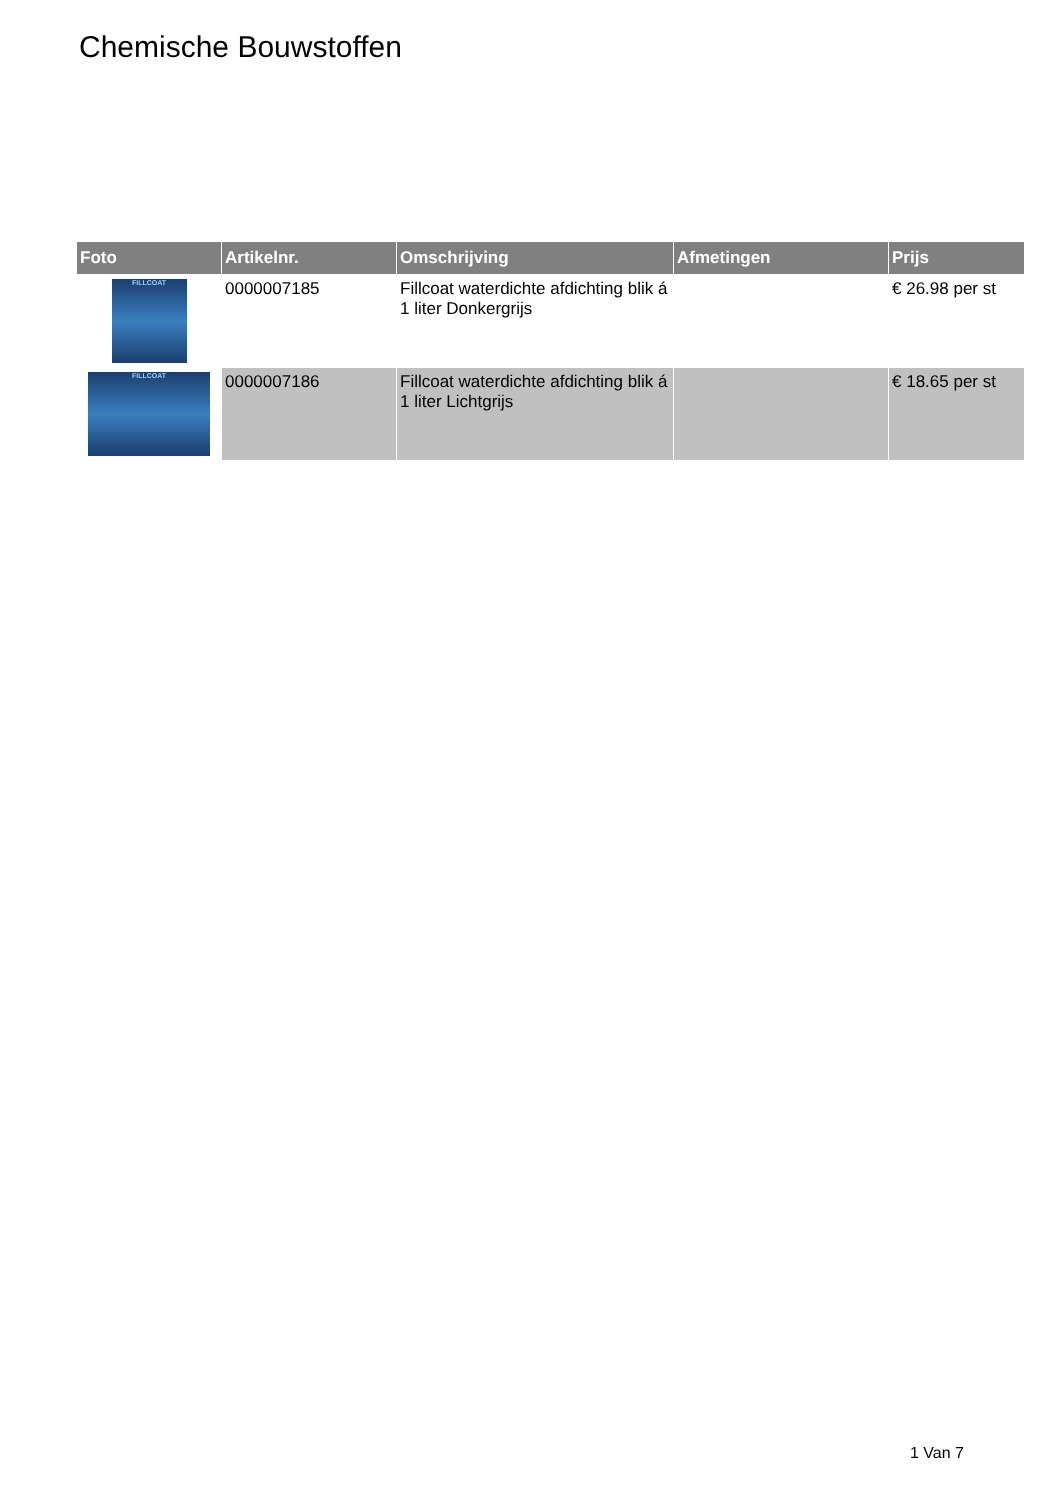Chemische Bouwstoffen
| Foto | Artikelnr. | Omschrijving | Afmetingen | Prijs |
| --- | --- | --- | --- | --- |
| FILLCOAT | 0000007185 | Fillcoat waterdichte afdichting blik á 1 liter Donkergrijs | | € 26.98 per st |
| FILLCOAT | 0000007186 | Fillcoat waterdichte afdichting blik á 1 liter Lichtgrijs | | € 18.65 per st |
1 Van 7